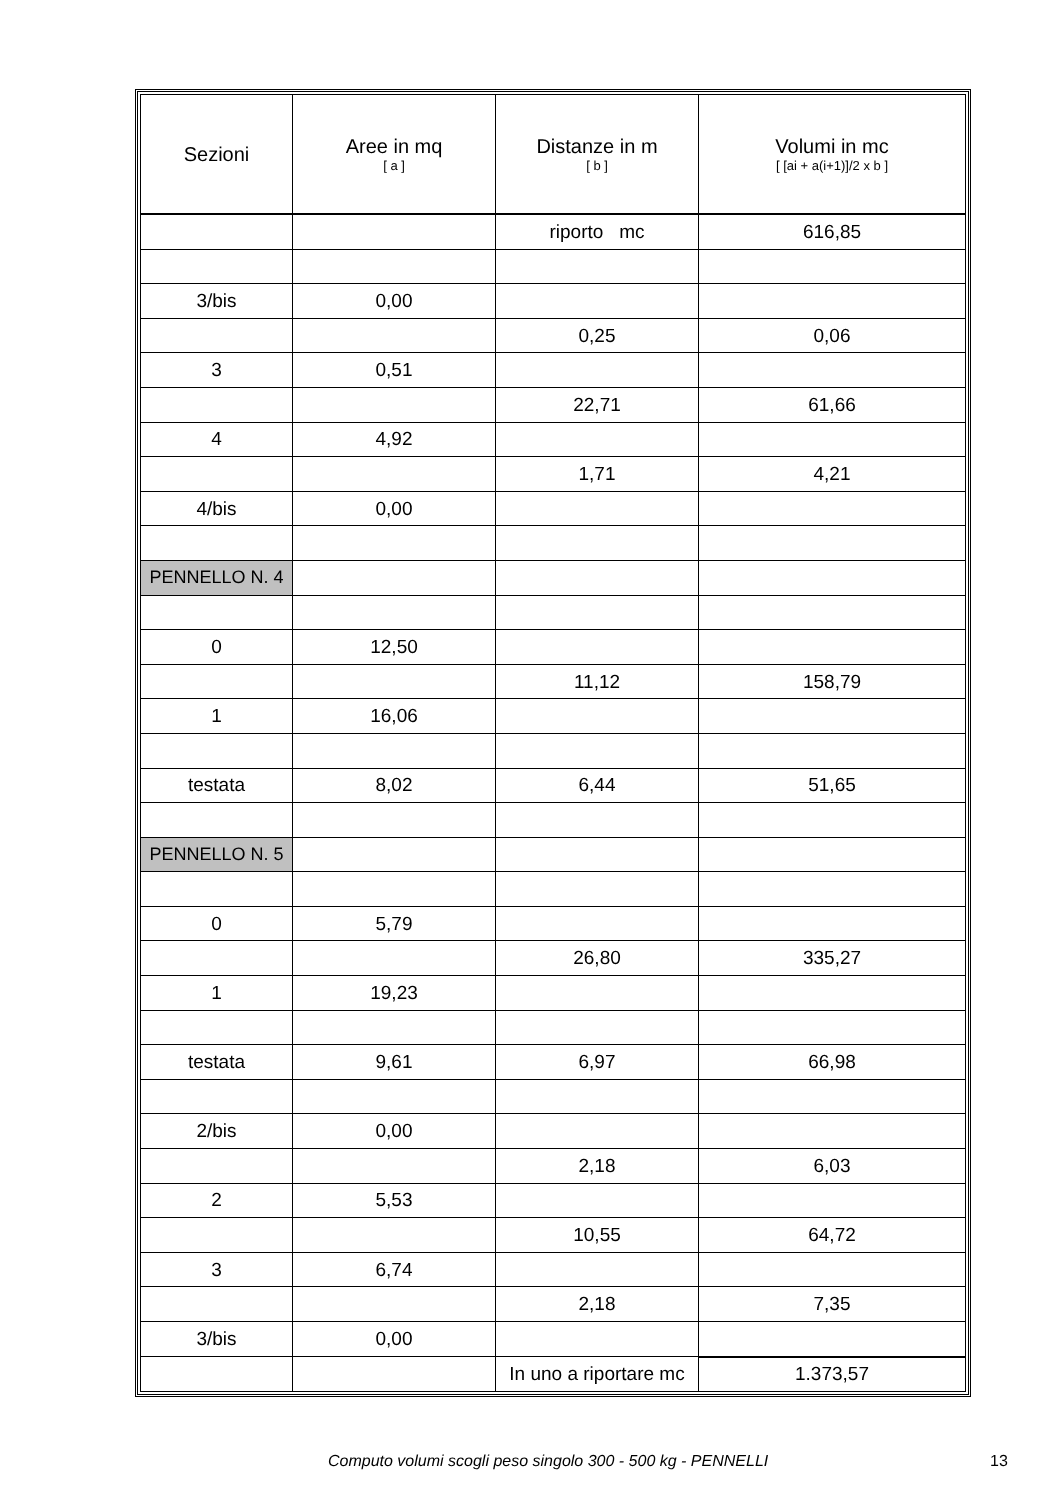| Sezioni | Aree in mq [ a ] | Distanze in m [ b ] | Volumi in mc [ [ai + a(i+1)]/2 x b ] |
| --- | --- | --- | --- |
| | | riporto mc | 616,85 |
| 3/bis | 0,00 | | |
| | | 0,25 | 0,06 |
| 3 | 0,51 | | |
| | | 22,71 | 61,66 |
| 4 | 4,92 | | |
| | | 1,71 | 4,21 |
| 4/bis | 0,00 | | |
| PENNELLO N. 4 | | | |
| 0 | 12,50 | | |
| | | 11,12 | 158,79 |
| 1 | 16,06 | | |
| testata | 8,02 | 6,44 | 51,65 |
| PENNELLO N. 5 | | | |
| 0 | 5,79 | | |
| | | 26,80 | 335,27 |
| 1 | 19,23 | | |
| testata | 9,61 | 6,97 | 66,98 |
| 2/bis | 0,00 | | |
| | | 2,18 | 6,03 |
| 2 | 5,53 | | |
| | | 10,55 | 64,72 |
| 3 | 6,74 | | |
| | | 2,18 | 7,35 |
| 3/bis | 0,00 | | |
| | | In uno a riportare mc | 1.373,57 |
Computo volumi scogli peso singolo 300 - 500 kg - PENNELLI 13